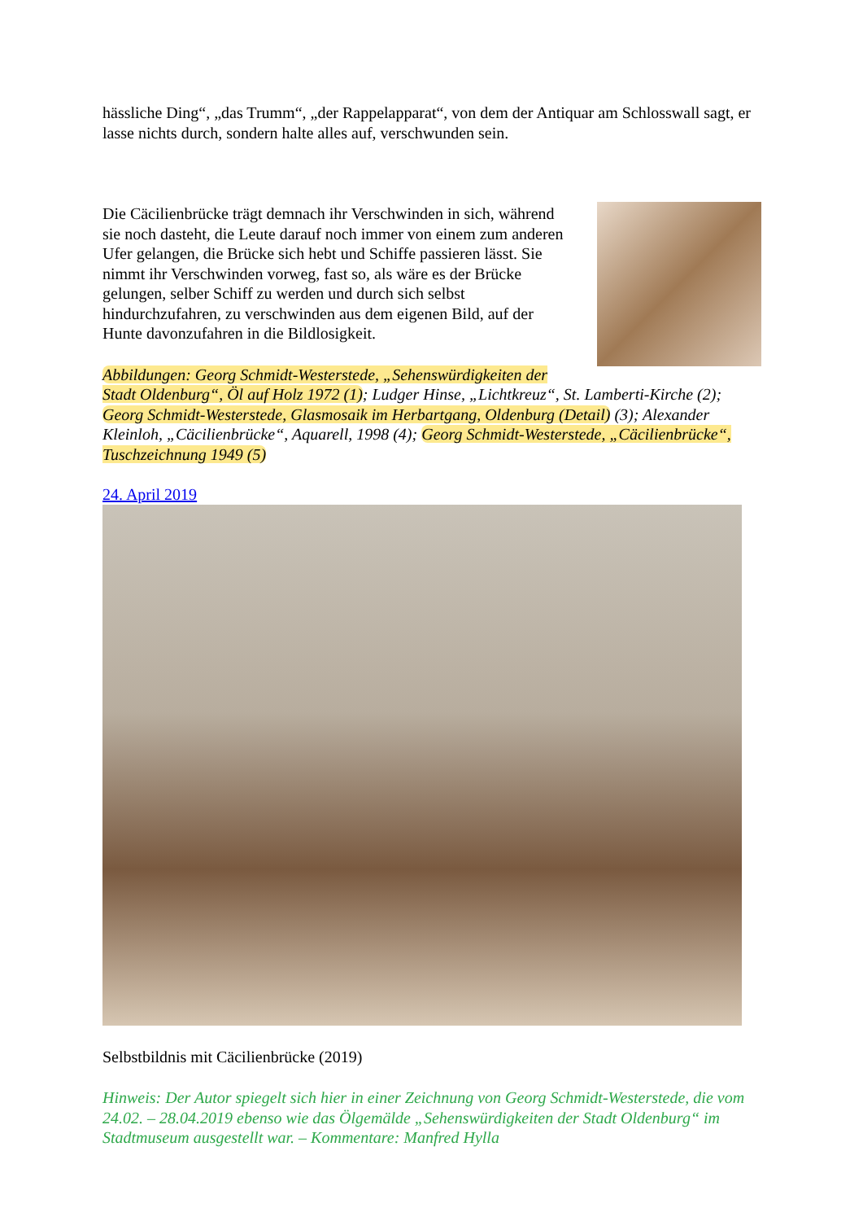hässliche Ding“, „das Trumm“, „der Rappelapparat“, von dem der Antiquar am Schlosswall sagt, er lasse nichts durch, sondern halte alles auf, verschwunden sein.
Die Cäcilienbrücke trägt demnach ihr Verschwinden in sich, während sie noch dasteht, die Leute darauf noch immer von einem zum anderen Ufer gelangen, die Brücke sich hebt und Schiffe passieren lässt. Sie nimmt ihr Verschwinden vorweg, fast so, als wäre es der Brücke gelungen, selber Schiff zu werden und durch sich selbst hindurchzufahren, zu verschwinden aus dem eigenen Bild, auf der Hunte davonzufahren in die Bildlosigkeit.
Abbildungen: Georg Schmidt-Westerstede, „Sehenswürdigkeiten der Stadt Oldenburg“, Öl auf Holz 1972 (1); Ludger Hinse, „Lichtkreuz“, St. Lamberti-Kirche (2); Georg Schmidt-Westerstede, Glasmosaik im Herbartgang, Oldenburg (Detail) (3); Alexander Kleinloh, „Cäcilienbrücke“, Aquarell, 1998 (4); Georg Schmidt-Westerstede, „Cäcilienbrücke“, Tuschzeichnung 1949 (5)
24. April 2019
Selbstbildnis mit Cäcilienbrücke (2019)
Hinweis: Der Autor spiegelt sich hier in einer Zeichnung von Georg Schmidt-Westerstede, die vom 24.02. – 28.04.2019 ebenso wie das Ölgemälde „Sehenswürdigkeiten der Stadt Oldenburg“ im Stadtmuseum ausgestellt war. – Kommentare: Manfred Hylla